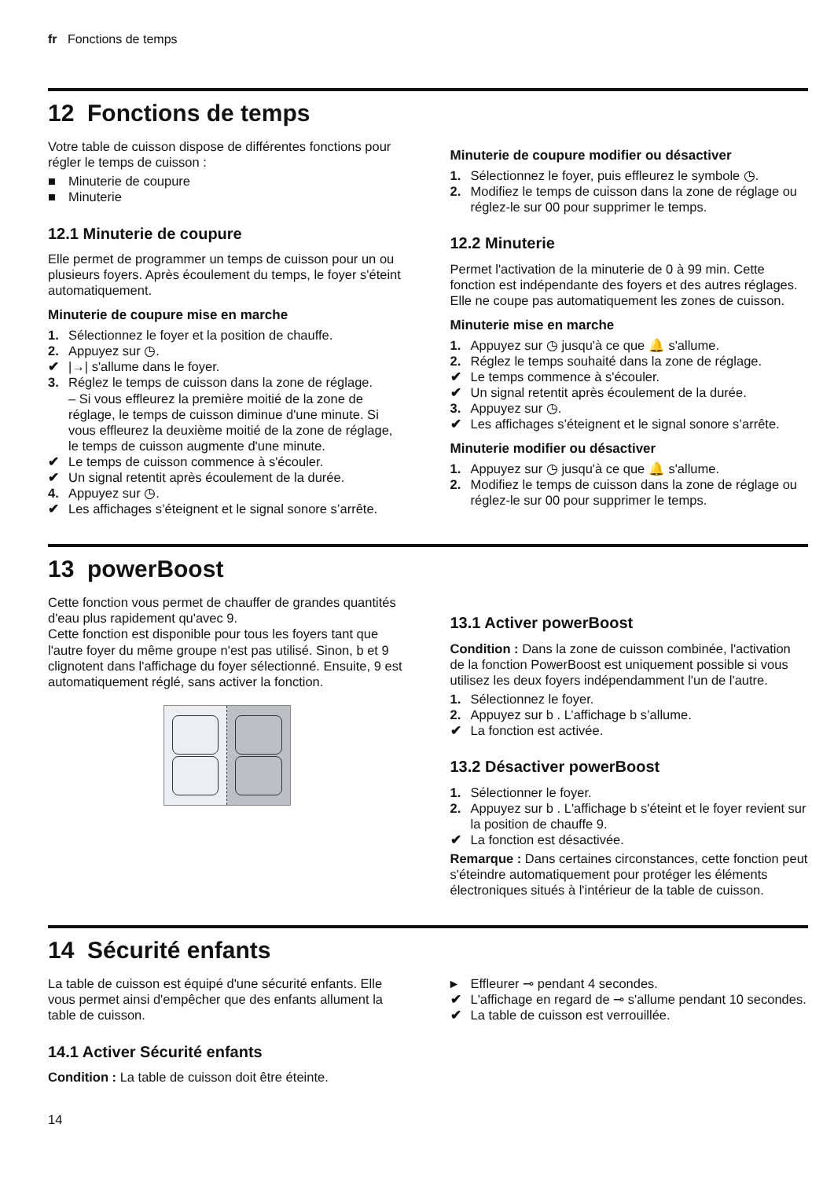fr Fonctions de temps
12 Fonctions de temps
Votre table de cuisson dispose de différentes fonctions pour régler le temps de cuisson :
■ Minuterie de coupure
■ Minuterie
12.1 Minuterie de coupure
Elle permet de programmer un temps de cuisson pour un ou plusieurs foyers. Après écoulement du temps, le foyer s'éteint automatiquement.
Minuterie de coupure mise en marche
1. Sélectionnez le foyer et la position de chauffe.
2. Appuyez sur ◷.
✔ |→| s'allume dans le foyer.
3. Réglez le temps de cuisson dans la zone de réglage.
– Si vous effleurez la première moitié de la zone de réglage, le temps de cuisson diminue d'une minute. Si vous effleurez la deuxième moitié de la zone de réglage, le temps de cuisson augmente d'une minute.
✔ Le temps de cuisson commence à s'écouler.
✔ Un signal retentit après écoulement de la durée.
4. Appuyez sur ◷.
✔ Les affichages s’éteignent et le signal sonore s’arrête.
Minuterie de coupure modifier ou désactiver
1. Sélectionnez le foyer, puis effleurez le symbole ◷.
2. Modifiez le temps de cuisson dans la zone de réglage ou réglez-le sur 00 pour supprimer le temps.
12.2 Minuterie
Permet l'activation de la minuterie de 0 à 99 min. Cette fonction est indépendante des foyers et des autres réglages. Elle ne coupe pas automatiquement les zones de cuisson.
Minuterie mise en marche
1. Appuyez sur ◷ jusqu'à ce que 🔔 s'allume.
2. Réglez le temps souhaité dans la zone de réglage.
✔ Le temps commence à s'écouler.
✔ Un signal retentit après écoulement de la durée.
3. Appuyez sur ◷.
✔ Les affichages s’éteignent et le signal sonore s’arrête.
Minuterie modifier ou désactiver
1. Appuyez sur ◷ jusqu'à ce que 🔔 s'allume.
2. Modifiez le temps de cuisson dans la zone de réglage ou réglez-le sur 00 pour supprimer le temps.
13 powerBoost
Cette fonction vous permet de chauffer de grandes quantités d'eau plus rapidement qu'avec 9.
Cette fonction est disponible pour tous les foyers tant que l'autre foyer du même groupe n'est pas utilisé. Sinon, b et 9 clignotent dans l'affichage du foyer sélectionné. Ensuite, 9 est automatiquement réglé, sans activer la fonction.
13.1 Activer powerBoost
Condition : Dans la zone de cuisson combinée, l'activation de la fonction PowerBoost est uniquement possible si vous utilisez les deux foyers indépendamment l'un de l'autre.
1. Sélectionnez le foyer.
2. Appuyez sur b . L’affichage b s’allume.
✔ La fonction est activée.
13.2 Désactiver powerBoost
1. Sélectionner le foyer.
2. Appuyez sur b . L'affichage b s'éteint et le foyer revient sur la position de chauffe 9.
✔ La fonction est désactivée.
Remarque : Dans certaines circonstances, cette fonction peut s'éteindre automatiquement pour protéger les éléments électroniques situés à l'intérieur de la table de cuisson.
14 Sécurité enfants
La table de cuisson est équipé d'une sécurité enfants. Elle vous permet ainsi d'empêcher que des enfants allument la table de cuisson.
14.1 Activer Sécurité enfants
Condition : La table de cuisson doit être éteinte.
▸ Effleurer ⊸ pendant 4 secondes.
✔ L'affichage en regard de ⊸ s'allume pendant 10 secondes.
✔ La table de cuisson est verrouillée.
14